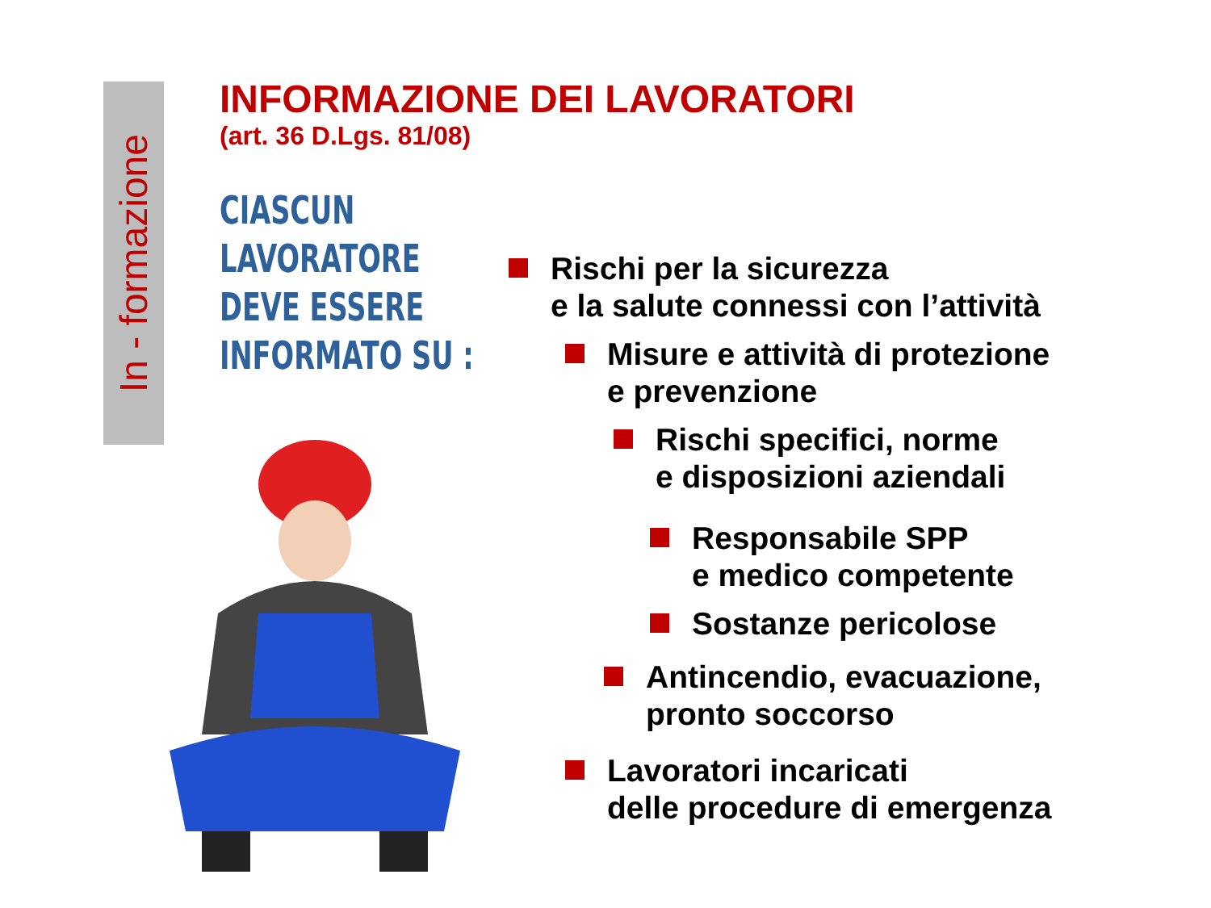In - formazione
INFORMAZIONE DEI LAVORATORI
(art. 36 D.Lgs. 81/08)
CIASCUN
LAVORATORE
DEVE ESSERE
INFORMATO SU :
Rischi per la sicurezza
e la salute connessi con l’attività
Misure e attività di protezione
e prevenzione
Rischi specifici, norme
e disposizioni aziendali
Responsabile SPP
e medico competente
Sostanze pericolose
Antincendio, evacuazione,
pronto soccorso
Lavoratori incaricati
delle procedure di emergenza